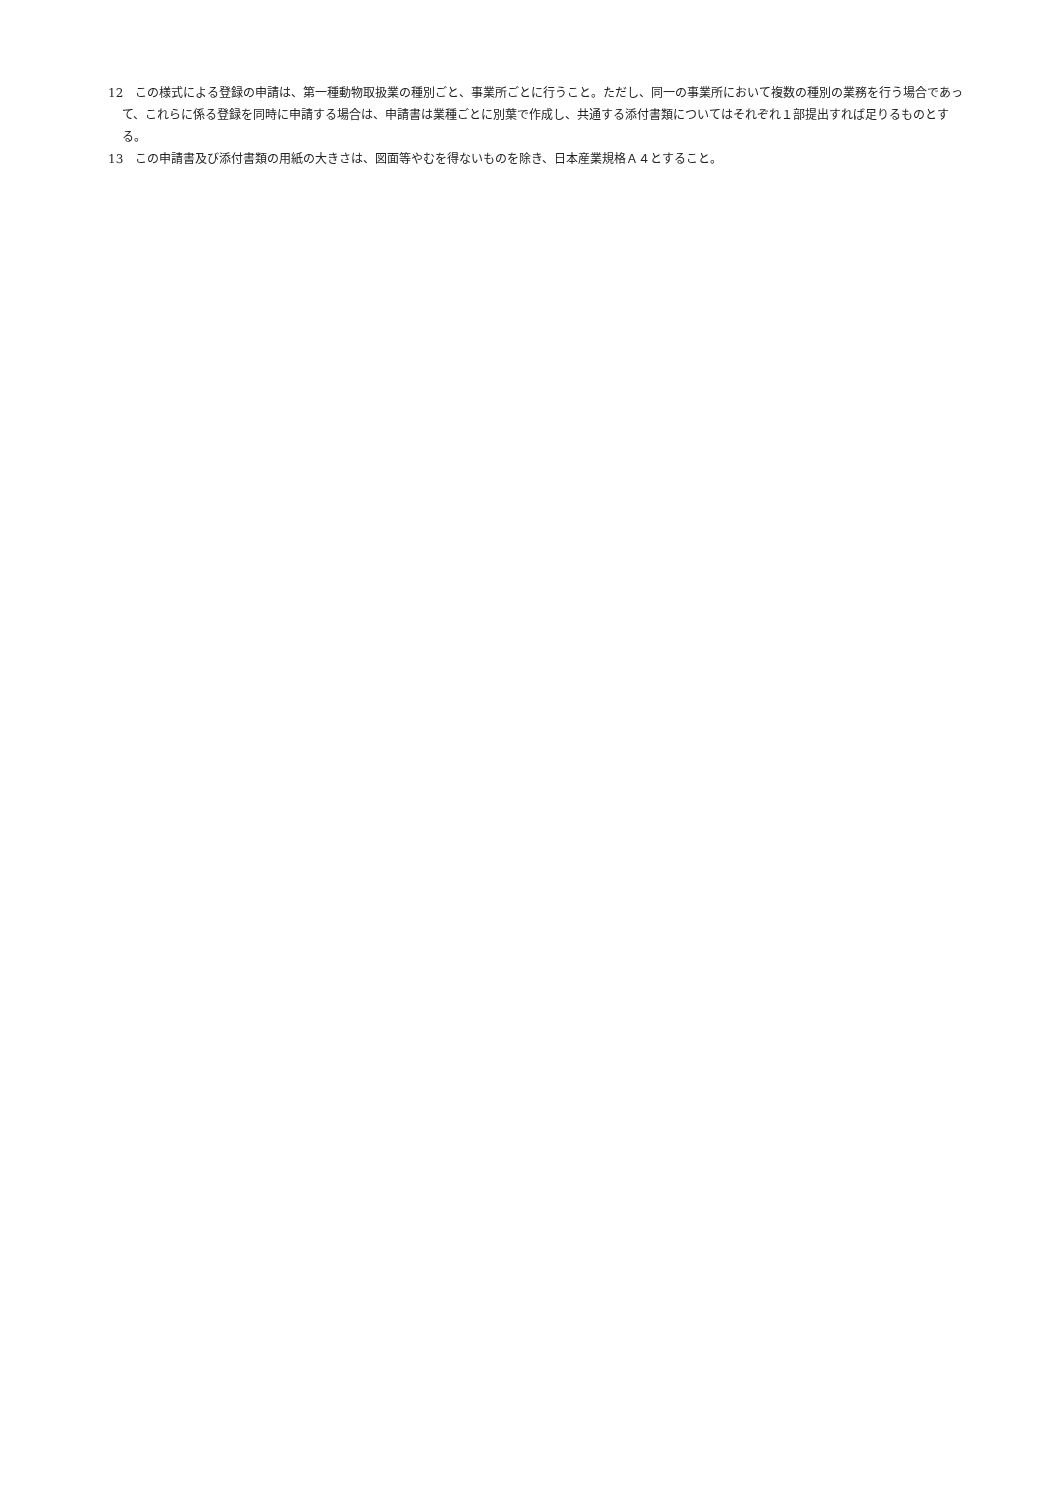12　この様式による登録の申請は、第一種動物取扱業の種別ごと、事業所ごとに行うこと。ただし、同一の事業所において複数の種別の業務を行う場合であって、これらに係る登録を同時に申請する場合は、申請書は業種ごとに別葉で作成し、共通する添付書類についてはそれぞれ１部提出すれば足りるものとする。
13　この申請書及び添付書類の用紙の大きさは、図面等やむを得ないものを除き、日本産業規格Ａ４とすること。